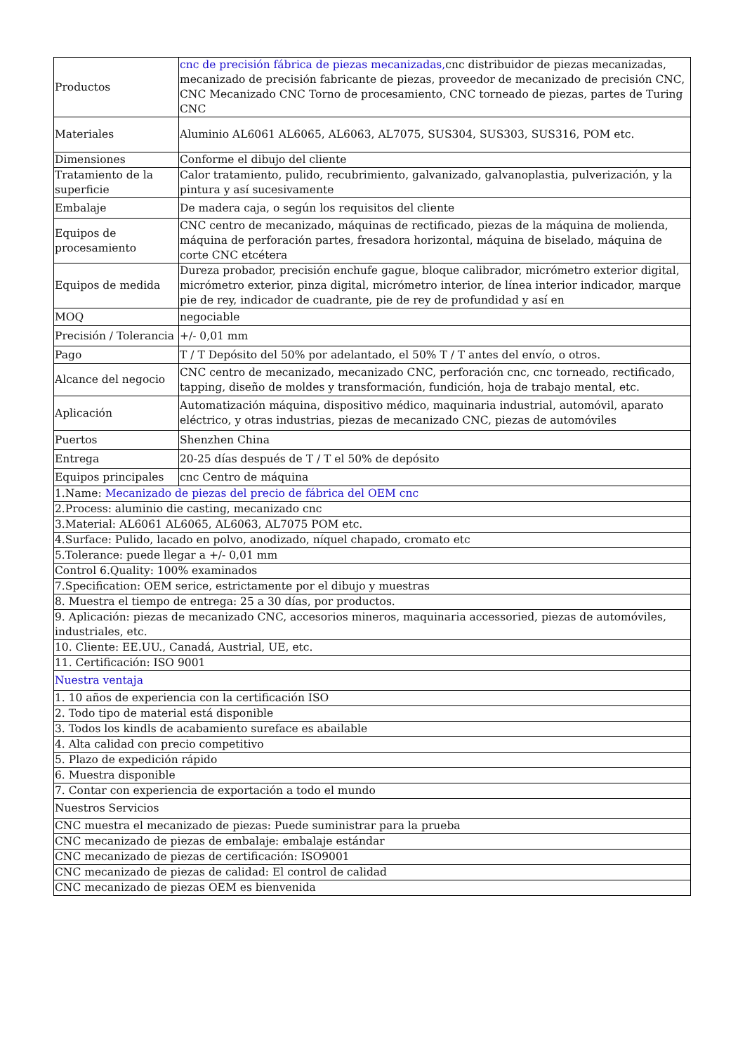| Productos | cnc de precisión fábrica de piezas mecanizadas, cnc distribuidor de piezas mecanizadas, mecanizado de precisión fabricante de piezas, proveedor de mecanizado de precisión CNC, CNC Mecanizado CNC Torno de procesamiento, CNC torneado de piezas, partes de Turing CNC |
| Materiales | Aluminio AL6061 AL6065, AL6063, AL7075, SUS304, SUS303, SUS316, POM etc. |
| Dimensiones | Conforme el dibujo del cliente |
| Tratamiento de la superficie | Calor tratamiento, pulido, recubrimiento, galvanizado, galvanoplastia, pulverización, y la pintura y así sucesivamente |
| Embalaje | De madera caja, o según los requisitos del cliente |
| Equipos de procesamiento | CNC centro de mecanizado, máquinas de rectificado, piezas de la máquina de molienda, máquina de perforación partes, fresadora horizontal, máquina de biselado, máquina de corte CNC etcétera |
| Equipos de medida | Dureza probador, precisión enchufe gague, bloque calibrador, micrómetro exterior digital, micrómetro exterior, pinza digital, micrómetro interior, de línea interior indicador, marque pie de rey, indicador de cuadrante, pie de rey de profundidad y así en |
| MOQ | negociable |
| Precisión / Tolerancia | +/- 0,01 mm |
| Pago | T / T Depósito del 50% por adelantado, el 50% T / T antes del envío, o otros. |
| Alcance del negocio | CNC centro de mecanizado, mecanizado CNC, perforación cnc, cnc torneado, rectificado, tapping, diseño de moldes y transformación, fundición, hoja de trabajo mental, etc. |
| Aplicación | Automatización máquina, dispositivo médico, maquinaria industrial, automóvil, aparato eléctrico, y otras industrias, piezas de mecanizado CNC, piezas de automóviles |
| Puertos | Shenzhen China |
| Entrega | 20-25 días después de T / T el 50% de depósito |
| Equipos principales | cnc Centro de máquina |
| 1.Name: Mecanizado de piezas del precio de fábrica del OEM cnc | |
| 2.Process: aluminio die casting, mecanizado cnc | |
| 3.Material: AL6061 AL6065, AL6063, AL7075 POM etc. | |
| 4.Surface: Pulido, lacado en polvo, anodizado, níquel chapado, cromato etc | |
| 5.Tolerance: puede llegar a +/- 0,01 mm | |
| Control 6.Quality: 100% examinados | |
| 7.Specification: OEM serice, estrictamente por el dibujo y muestras | |
| 8. Muestra el tiempo de entrega: 25 a 30 días, por productos. | |
| 9. Aplicación: piezas de mecanizado CNC, accesorios mineros, maquinaria accessoried, piezas de automóviles, industriales, etc. | |
| 10. Cliente: EE.UU., Canadá, Austrial, UE, etc. | |
| 11. Certificación: ISO 9001 | |
| Nuestra ventaja | |
| 1. 10 años de experiencia con la certificación ISO | |
| 2. Todo tipo de material está disponible | |
| 3. Todos los kindls de acabamiento sureface es abailable | |
| 4. Alta calidad con precio competitivo | |
| 5. Plazo de expedición rápido | |
| 6. Muestra disponible | |
| 7. Contar con experiencia de exportación a todo el mundo | |
| Nuestros Servicios | |
| CNC muestra el mecanizado de piezas: Puede suministrar para la prueba | |
| CNC mecanizado de piezas de embalaje: embalaje estándar | |
| CNC mecanizado de piezas de certificación: ISO9001 | |
| CNC mecanizado de piezas de calidad: El control de calidad | |
| CNC mecanizado de piezas OEM es bienvenida | |